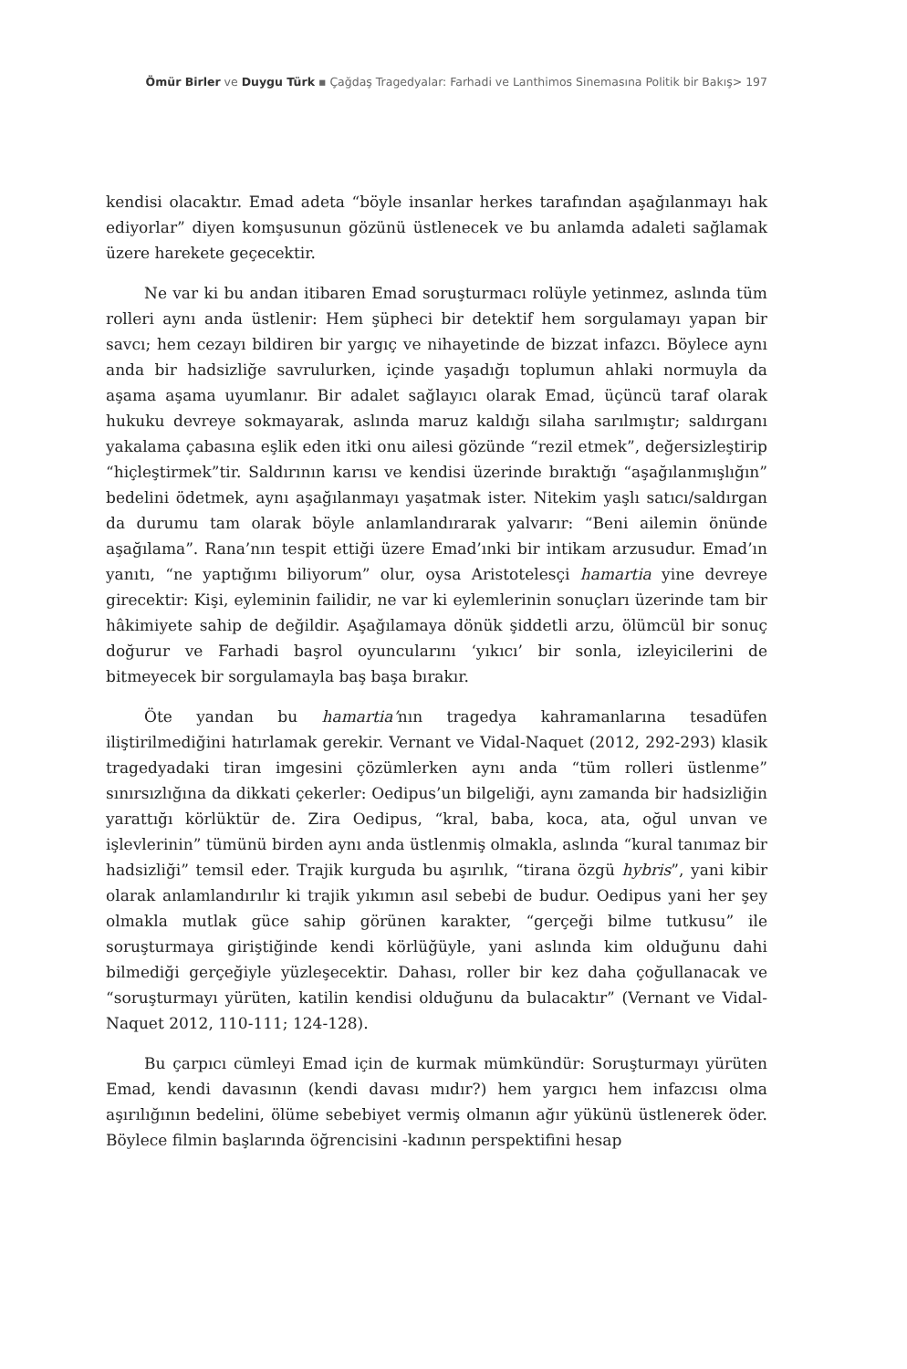Ömür Birler ve Duygu Türk ▪ Çağdaş Tragedyalar: Farhadi ve Lanthimos Sinemasına Politik bir Bakış> 197
kendisi olacaktır. Emad adeta “böyle insanlar herkes tarafından aşağılanmayı hak ediyorlar” diyen komşusunun gözünü üstlenecek ve bu anlamda adaleti sağlamak üzere harekete geçecektir.
Ne var ki bu andan itibaren Emad soruşturmacı rolüyle yetinmez, aslında tüm rolleri aynı anda üstlenir: Hem şüpheci bir detektif hem sorgulamayı yapan bir savcı; hem cezayı bildiren bir yargıç ve nihayetinde de bizzat infazcı. Böylece aynı anda bir hadsizliğe savrulurken, içinde yaşadığı toplumun ahlaki normuyla da aşama aşama uyumlanır. Bir adalet sağlayıcı olarak Emad, üçüncü taraf olarak hukuku devreye sokmayarak, aslında maruz kaldığı silaha sarılmıştır; saldırganı yakalama çabasına eşlik eden itki onu ailesi gözünde “rezil etmek”, değersizleştirip “hiçleştirmek”tir. Saldırının karısı ve kendisi üzerinde bıraktığı “aşağılanmışlığın” bedelini ödetmek, aynı aşağılanmayı yaşatmak ister. Nitekim yaşlı satıcı/saldırgan da durumu tam olarak böyle anlamlandırarak yalvarır: “Beni ailemin önünde aşağılama”. Rana’nın tespit ettiği üzere Emad’ınki bir intikam arzusudur. Emad’ın yanıtı, “ne yaptığımı biliyorum” olur, oysa Aristotelesçi hamartia yine devreye girecektir: Kişi, eyleminin failidir, ne var ki eylemlerinin sonuçları üzerinde tam bir hâkimiyete sahip de değildir. Aşağılamaya dönük şiddetli arzu, ölümcül bir sonuç doğurur ve Farhadi başrol oyuncularını ‘yıkıcı’ bir sonla, izleyicilerini de bitmeyecek bir sorgulamayla baş başa bırakır.
Öte yandan bu hamartia’nın tragedya kahramanlarına tesadüfen iliştirilmediğini hatırlamak gerekir. Vernant ve Vidal-Naquet (2012, 292-293) klasik tragedyadaki tiran imgesini çözümlerken aynı anda “tüm rolleri üstlenme” sınırsızlığına da dikkati çekerler: Oedipus’un bilgeliği, aynı zamanda bir hadsizliğin yarattığı körlüktür de. Zira Oedipus, “kral, baba, koca, ata, oğul unvan ve işlevlerinin” tümünü birden aynı anda üstlenmiş olmakla, aslında “kural tanımaz bir hadsizliği” temsil eder. Trajik kurguda bu aşırılık, “tirana özgü hybris”, yani kibir olarak anlamlandırılır ki trajik yıkımın asıl sebebi de budur. Oedipus yani her şey olmakla mutlak güce sahip görünen karakter, “gerçeği bilme tutkusu” ile soruşturmaya giriştiğinde kendi körlüğüyle, yani aslında kim olduğunu dahi bilmediği gerçeğiyle yüzleşecektir. Dahası, roller bir kez daha çoğullanacak ve “soruşturmayı yürüten, katilin kendisi olduğunu da bulacaktır” (Vernant ve Vidal-Naquet 2012, 110-111; 124-128).
Bu çarpıcı cümleyi Emad için de kurmak mümkündür: Soruşturmayı yürüten Emad, kendi davasının (kendi davası mıdır?) hem yargıcı hem infazcısı olma aşırılığının bedelini, ölüme sebebiyet vermiş olmanın ağır yükünü üstlenerek öder. Böylece filmin başlarında öğrencisini -kadının perspektifini hesap